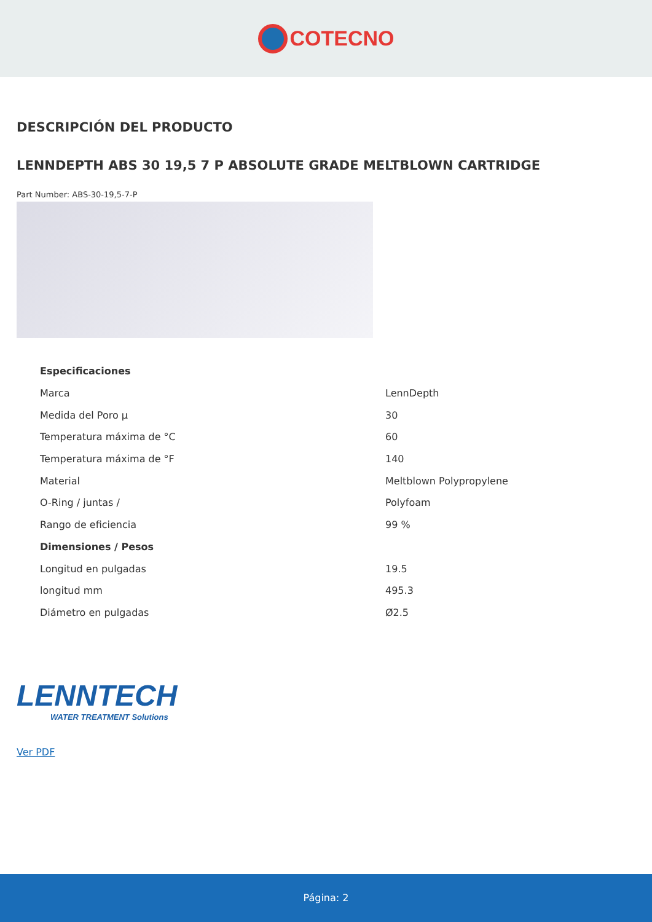COTECNO
DESCRIPCIÓN DEL PRODUCTO
LENNDEPTH ABS 30 19,5 7 P ABSOLUTE GRADE MELTBLOWN CARTRIDGE
Part Number: ABS-30-19,5-7-P
| Especificaciones | |
| --- | --- |
| Marca | LennDepth |
| Medida del Poro µ | 30 |
| Temperatura máxima de °C | 60 |
| Temperatura máxima de °F | 140 |
| Material | Meltblown Polypropylene |
| O-Ring / juntas / | Polyfoam |
| Rango de eficiencia | 99 % |
| Dimensiones / Pesos | |
| Longitud en pulgadas | 19.5 |
| longitud mm | 495.3 |
| Diámetro en pulgadas | Ø2.5 |
LENNTECH
WATER TREATMENT Solutions
Ver PDF
Página: 2